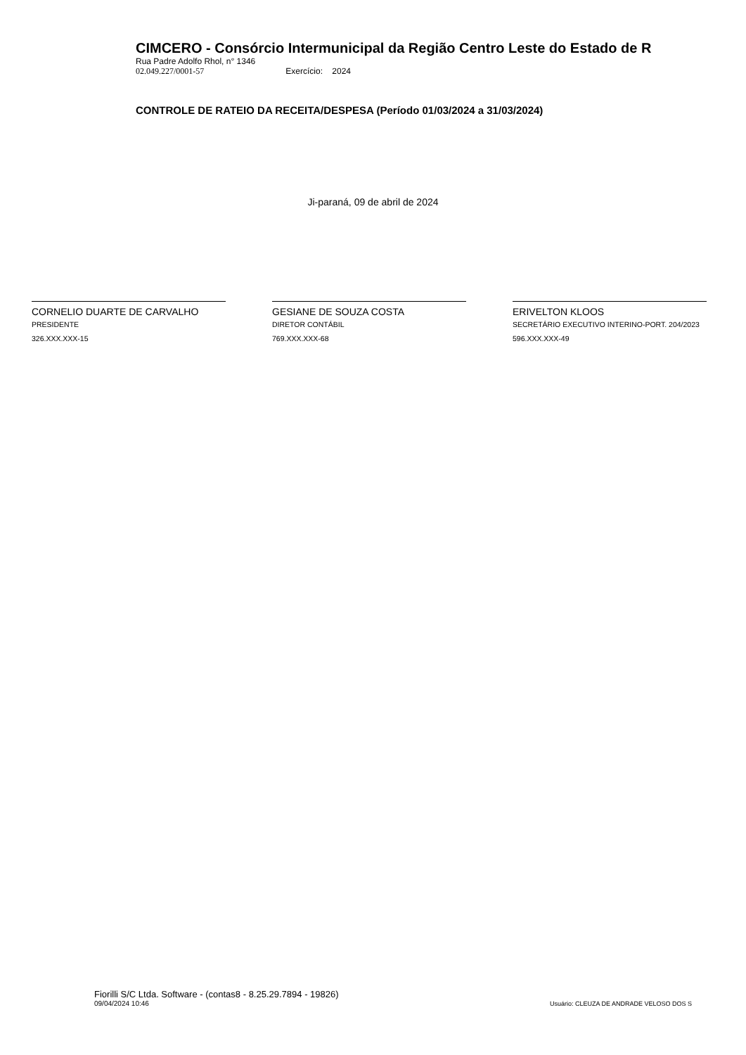CIMCERO - Consórcio Intermunicipal da Região Centro Leste do Estado de R
Rua Padre Adolfo Rhol, n° 1346
02.049.227/0001-57 Exercício: 2024
CONTROLE DE RATEIO DA RECEITA/DESPESA (Período 01/03/2024 a 31/03/2024)
Ji-paraná, 09 de abril de 2024
CORNELIO DUARTE DE CARVALHO
PRESIDENTE
326.XXX.XXX-15
GESIANE DE SOUZA COSTA
DIRETOR CONTÁBIL
769.XXX.XXX-68
ERIVELTON KLOOS
SECRETÁRIO EXECUTIVO INTERINO-PORT. 204/2023
596.XXX.XXX-49
Fiorilli S/C Ltda. Software - (contas8 - 8.25.29.7894 - 19826)
09/04/2024 10:46
Usuário: CLEUZA DE ANDRADE VELOSO DOS S